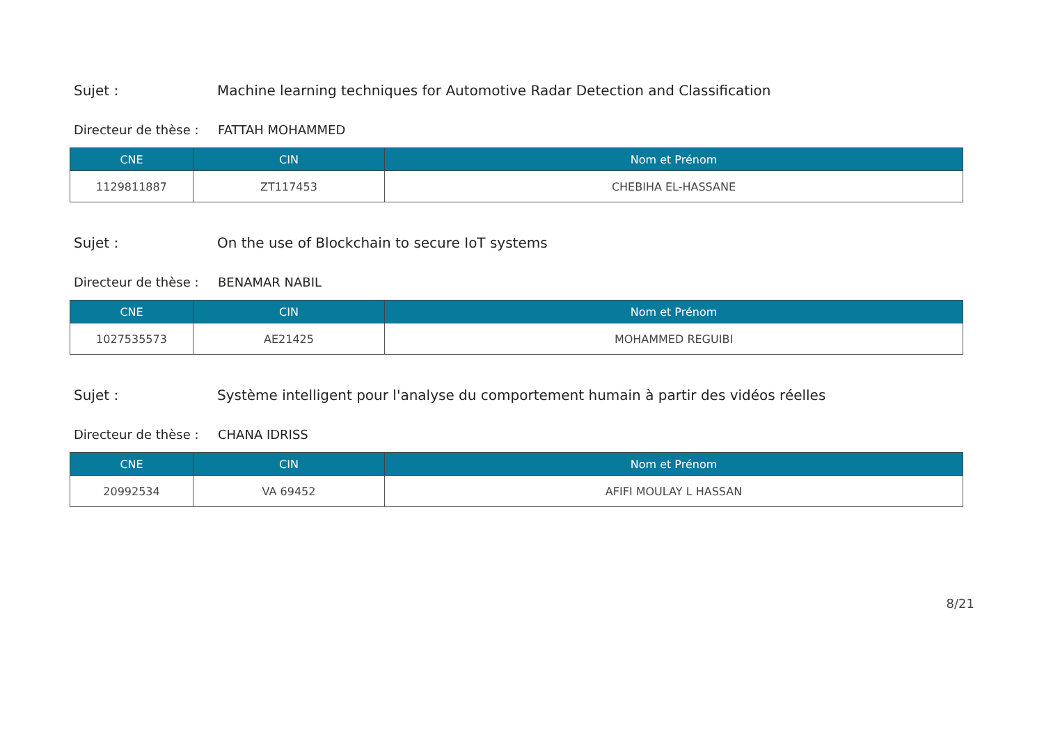Sujet :
Machine learning techniques for Automotive Radar Detection and Classification
Directeur de thèse :
FATTAH MOHAMMED
| CNE | CIN | Nom et Prénom |
| --- | --- | --- |
| 1129811887 | ZT117453 | CHEBIHA EL-HASSANE |
Sujet :
On the use of Blockchain to secure IoT systems
Directeur de thèse :
BENAMAR NABIL
| CNE | CIN | Nom et Prénom |
| --- | --- | --- |
| 1027535573 | AE21425 | MOHAMMED REGUIBI |
Sujet :
Système intelligent pour l'analyse du comportement humain à partir des vidéos réelles
Directeur de thèse :
CHANA IDRISS
| CNE | CIN | Nom et Prénom |
| --- | --- | --- |
| 20992534 | VA 69452 | AFIFI MOULAY L HASSAN |
8/21